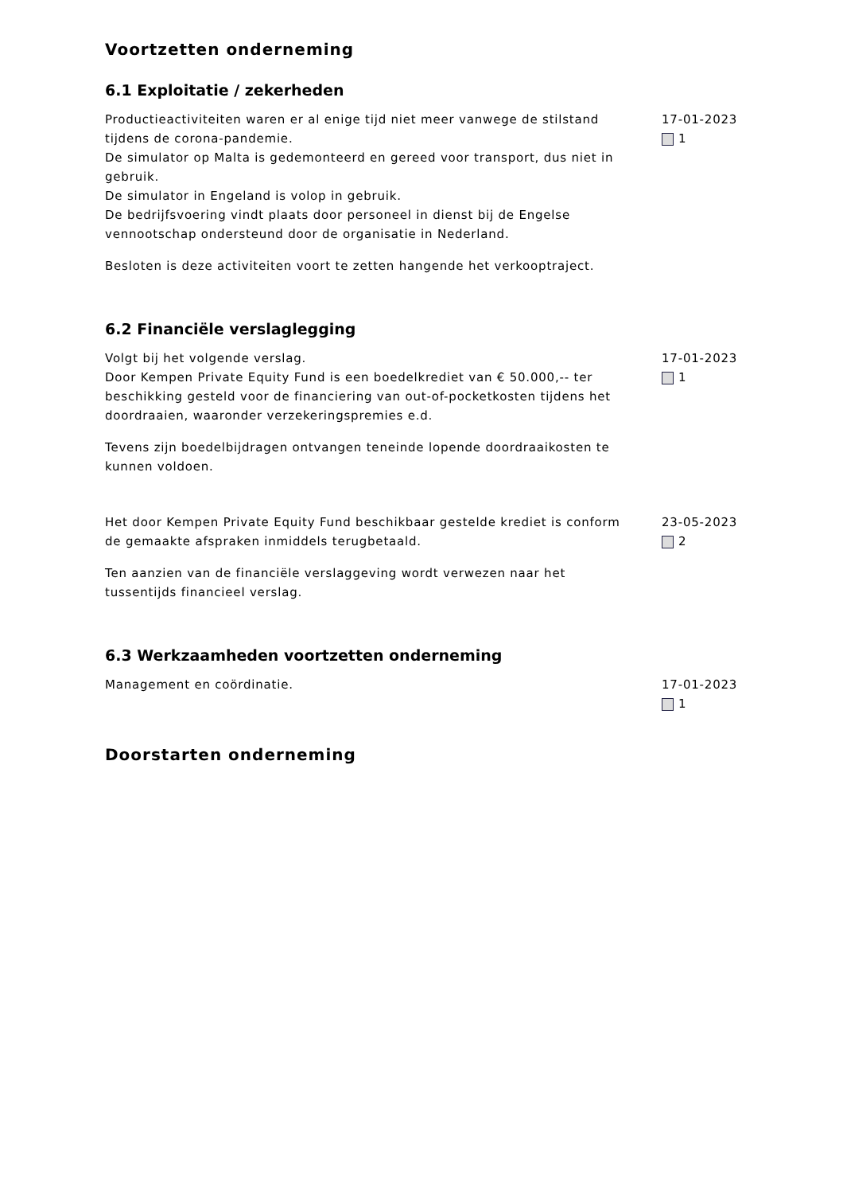Voortzetten onderneming
6.1 Exploitatie / zekerheden
Productieactiviteiten waren er al enige tijd niet meer vanwege de stilstand tijdens de corona-pandemie.
De simulator op Malta is gedemonteerd en gereed voor transport, dus niet in gebruik.
De simulator in Engeland is volop in gebruik.
De bedrijfsvoering vindt plaats door personeel in dienst bij de Engelse vennootschap ondersteund door de organisatie in Nederland.
Besloten is deze activiteiten voort te zetten hangende het verkooptraject.
17-01-2023
1
6.2 Financiële verslaglegging
Volgt bij het volgende verslag.
Door Kempen Private Equity Fund is een boedelkrediet van € 50.000,-- ter beschikking gesteld voor de financiering van out-of-pocketkosten tijdens het doordraaien, waaronder verzekeringspremies e.d.
Tevens zijn boedelbijdragen ontvangen teneinde lopende doordraaikosten te kunnen voldoen.
17-01-2023
1
Het door Kempen Private Equity Fund beschikbaar gestelde krediet is conform de gemaakte afspraken inmiddels terugbetaald.
Ten aanzien van de financiële verslaggeving wordt verwezen naar het tussentijds financieel verslag.
23-05-2023
2
6.3 Werkzaamheden voortzetten onderneming
Management en coördinatie. 17-01-2023
1
Doorstarten onderneming